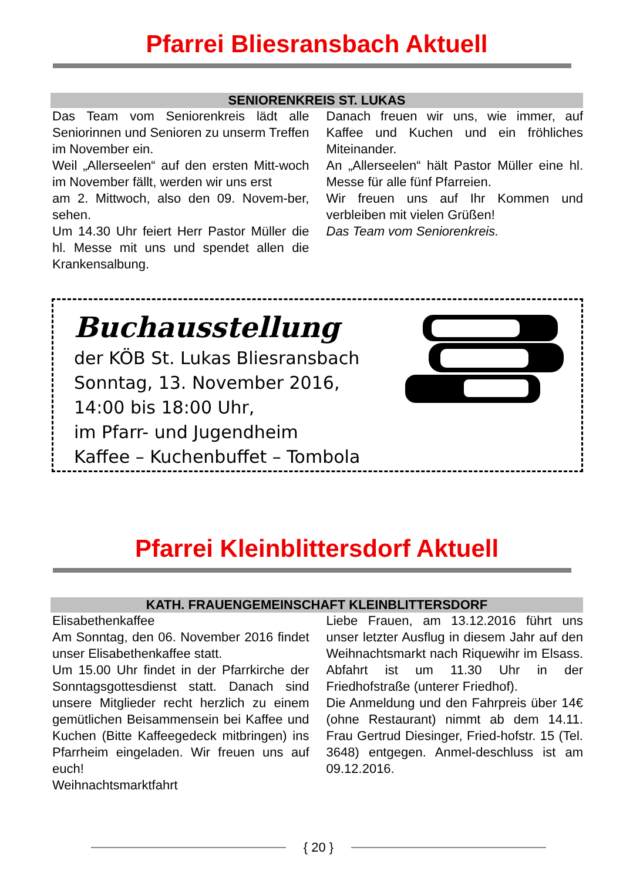Pfarrei Bliesransbach Aktuell
SENIORENKREIS ST. LUKAS
Das Team vom Seniorenkreis lädt alle Seniorinnen und Senioren zu unserm Treffen im November ein.
Weil „Allerseelen“ auf den ersten Mitt-woch im November fällt, werden wir uns erst
am 2. Mittwoch, also den 09. Novem-ber, sehen.
Um 14.30 Uhr feiert Herr Pastor Müller die hl. Messe mit uns und spendet allen die Krankensalbung.
Danach freuen wir uns, wie immer, auf Kaffee und Kuchen und ein fröhliches Miteinander.
An „Allerseelen“ hält Pastor Müller eine hl. Messe für alle fünf Pfarreien.
Wir freuen uns auf Ihr Kommen und verbleiben mit vielen Grüßen!
Das Team vom Seniorenkreis.
Buchausstellung
der KÖB St. Lukas Bliesransbach
Sonntag, 13. November 2016,
14:00 bis 18:00 Uhr,
im Pfarr- und Jugendheim
Kaffee – Kuchenbuffet – Tombola
Pfarrei Kleinblittersdorf Aktuell
KATH. FRAUENGEMEINSCHAFT KLEINBLITTERSDORF
Elisabethenkaffee
Am Sonntag, den 06. November 2016 findet unser Elisabethenkaffee statt.
Um 15.00 Uhr findet in der Pfarrkirche der Sonntagsgottesdienst statt. Danach sind unsere Mitglieder recht herzlich zu einem gemütlichen Beisammensein bei Kaffee und Kuchen (Bitte Kaffeegedeck mitbringen) ins Pfarrheim eingeladen. Wir freuen uns auf euch!
Weihnachtsmarktfahrt
Liebe Frauen, am 13.12.2016 führt uns unser letzter Ausflug in diesem Jahr auf den Weihnachtsmarkt nach Riquewihr im Elsass. Abfahrt ist um 11.30 Uhr in der Friedhofstraße (unterer Friedhof).
Die Anmeldung und den Fahrpreis über 14€ (ohne Restaurant) nimmt ab dem 14.11. Frau Gertrud Diesinger, Fried-hofstr. 15 (Tel. 3648) entgegen. Anmel-deschluss ist am 09.12.2016.
{ 20 }